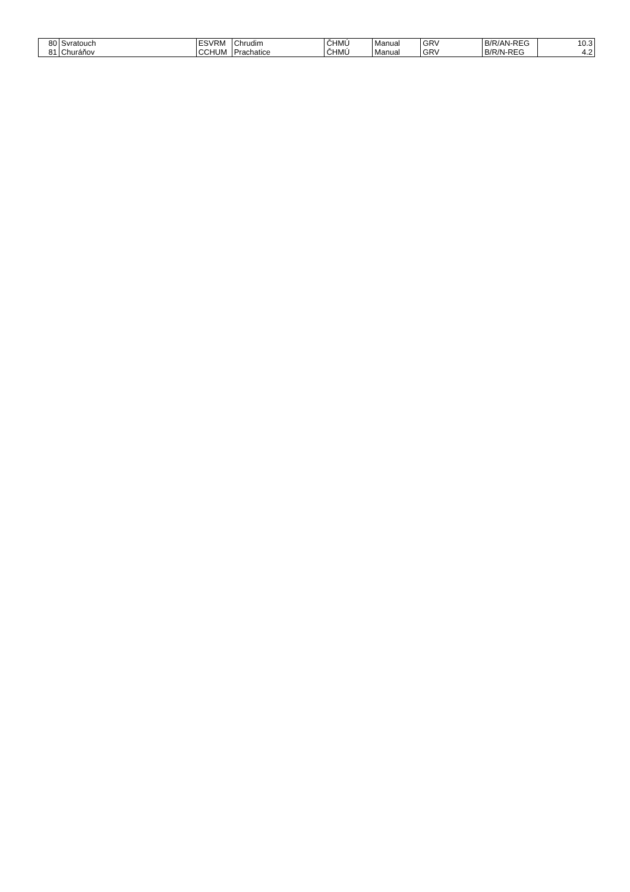| 80 | Svratouch | ESVRM | Chrudim | ČHMÚ | Manual | GRV | B/R/AN-REG | 10.3 |
| 81 | Churáňov | CCHUM | Prachatice | ČHMÚ | Manual | GRV | B/R/N-REG | 4.2 |